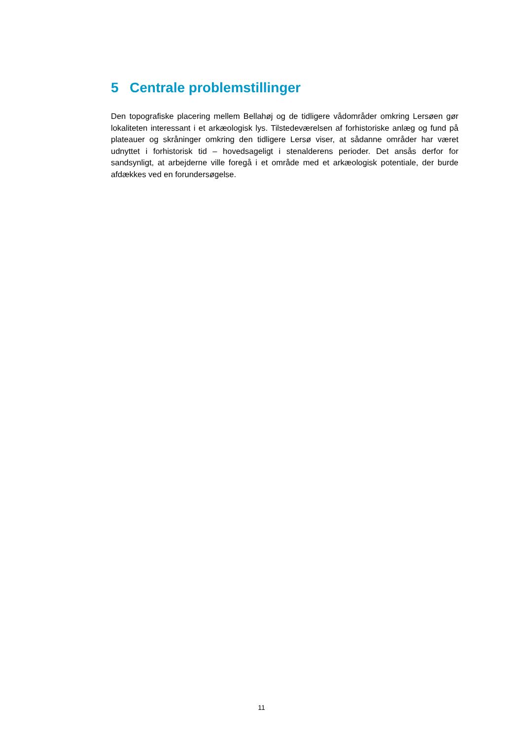5 Centrale problemstillinger
Den topografiske placering mellem Bellahøj og de tidligere vådområder omkring Lersøen gør lokaliteten interessant i et arkæologisk lys. Tilstedeværelsen af forhistoriske anlæg og fund på plateauer og skråninger omkring den tidligere Lersø viser, at sådanne områder har været udnyttet i forhistorisk tid – hovedsageligt i stenalderens perioder. Det ansås derfor for sandsynligt, at arbejderne ville foregå i et område med et arkæologisk potentiale, der burde afdækkes ved en forundersøgelse.
11